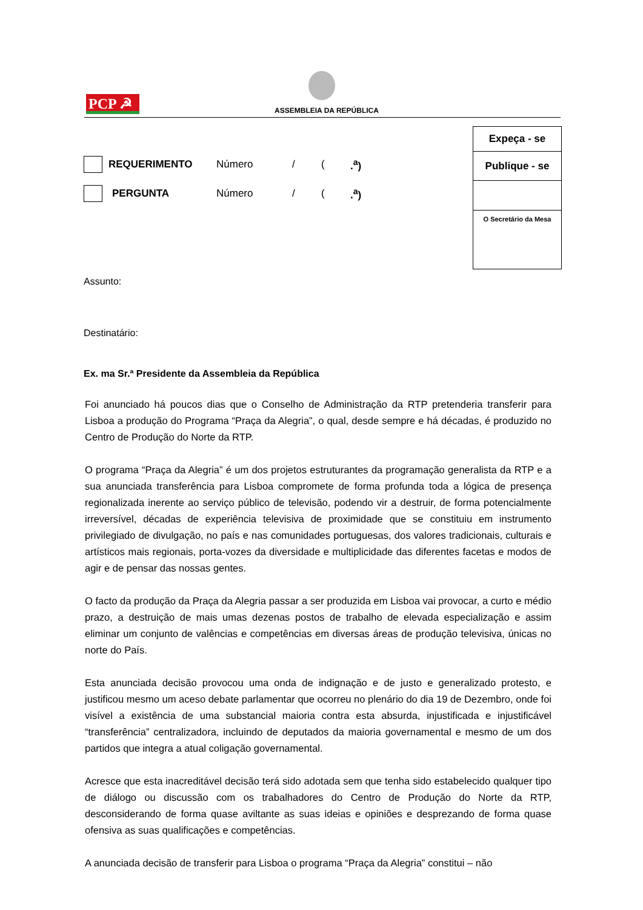PCP ☭ ASSEMBLEIA DA REPÚBLICA
Expeça - se
Publique - se
O Secretário da Mesa
REQUERIMENTO Número / (.<sup>a</sup>)
PERGUNTA Número / (.<sup>a</sup>)
Assunto:
Destinatário:
Ex. ma Sr.ª Presidente da Assembleia da República
Foi anunciado há poucos dias que o Conselho de Administração da RTP pretenderia transferir para Lisboa a produção do Programa “Praça da Alegria”, o qual, desde sempre e há décadas, é produzido no Centro de Produção do Norte da RTP.
O programa “Praça da Alegria” é um dos projetos estruturantes da programação generalista da RTP e a sua anunciada transferência para Lisboa compromete de forma profunda toda a lógica de presença regionalizada inerente ao serviço público de televisão, podendo vir a destruir, de forma potencialmente irreversível, décadas de experiência televisiva de proximidade que se constituiu em instrumento privilegiado de divulgação, no país e nas comunidades portuguesas, dos valores tradicionais, culturais e artísticos mais regionais, porta-vozes da diversidade e multiplicidade das diferentes facetas e modos de agir e de pensar das nossas gentes.
O facto da produção da Praça da Alegria passar a ser produzida em Lisboa vai provocar, a curto e médio prazo, a destruição de mais umas dezenas postos de trabalho de elevada especialização e assim eliminar um conjunto de valências e competências em diversas áreas de produção televisiva, únicas no norte do País.
Esta anunciada decisão provocou uma onda de indignação e de justo e generalizado protesto, e justificou mesmo um aceso debate parlamentar que ocorreu no plenário do dia 19 de Dezembro, onde foi visível a existência de uma substancial maioria contra esta absurda, injustificada e injustificável “transferência” centralizadora, incluindo de deputados da maioria governamental e mesmo de um dos partidos que integra a atual coligação governamental.
Acresce que esta inacreditável decisão terá sido adotada sem que tenha sido estabelecido qualquer tipo de diálogo ou discussão com os trabalhadores do Centro de Produção do Norte da RTP, desconsiderando de forma quase aviltante as suas ideias e opiniões e desprezando de forma quase ofensiva as suas qualificações e competências.
A anunciada decisão de transferir para Lisboa o programa “Praça da Alegria” constitui – não